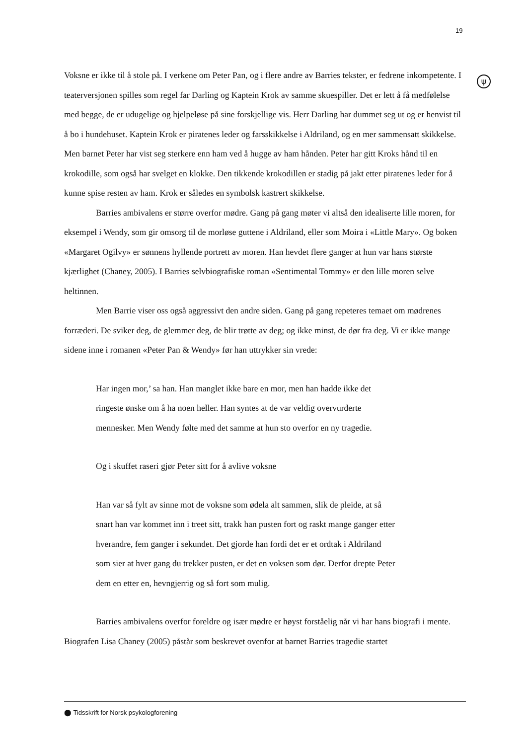19
ψ
Voksne er ikke til å stole på. I verkene om Peter Pan, og i flere andre av Barries tekster, er fedrene inkompetente. I teaterversjonen spilles som regel far Darling og Kaptein Krok av samme skuespiller. Det er lett å få medfølelse med begge, de er udugelige og hjelpeløse på sine forskjellige vis. Herr Darling har dummet seg ut og er henvist til å bo i hundehuset. Kaptein Krok er piratenes leder og farsskikkelse i Aldriland, og en mer sammensatt skikkelse. Men barnet Peter har vist seg sterkere enn ham ved å hugge av ham hånden. Peter har gitt Kroks hånd til en krokodille, som også har svelget en klokke. Den tikkende krokodillen er stadig på jakt etter piratenes leder for å kunne spise resten av ham. Krok er således en symbolsk kastrert skikkelse.
Barries ambivalens er større overfor mødre. Gang på gang møter vi altså den idealiserte lille moren, for eksempel i Wendy, som gir omsorg til de morløse guttene i Aldriland, eller som Moira i «Little Mary». Og boken «Margaret Ogilvy» er sønnens hyllende portrett av moren. Han hevdet flere ganger at hun var hans største kjærlighet (Chaney, 2005). I Barries selvbiografiske roman «Sentimental Tommy» er den lille moren selve heltinnen.
Men Barrie viser oss også aggressivt den andre siden. Gang på gang repeteres temaet om mødrenes forræderi. De sviker deg, de glemmer deg, de blir trøtte av deg; og ikke minst, de dør fra deg. Vi er ikke mange sidene inne i romanen «Peter Pan & Wendy» før han uttrykker sin vrede:
Har ingen mor,’ sa han. Han manglet ikke bare en mor, men han hadde ikke det
ringeste ønske om å ha noen heller. Han syntes at de var veldig overvurderte
mennesker. Men Wendy følte med det samme at hun sto overfor en ny tragedie.
Og i skuffet raseri gjør Peter sitt for å avlive voksne
Han var så fylt av sinne mot de voksne som ødela alt sammen, slik de pleide, at så
snart han var kommet inn i treet sitt, trakk han pusten fort og raskt mange ganger etter
hverandre, fem ganger i sekundet. Det gjorde han fordi det er et ordtak i Aldriland
som sier at hver gang du trekker pusten, er det en voksen som dør. Derfor drepte Peter
dem en etter en, hevngjerrig og så fort som mulig.
Barries ambivalens overfor foreldre og især mødre er høyst forståelig når vi har hans biografi i mente. Biografen Lisa Chaney (2005) påstår som beskrevet ovenfor at barnet Barries tragedie startet
⬤ Tidsskrift for Norsk psykologforening